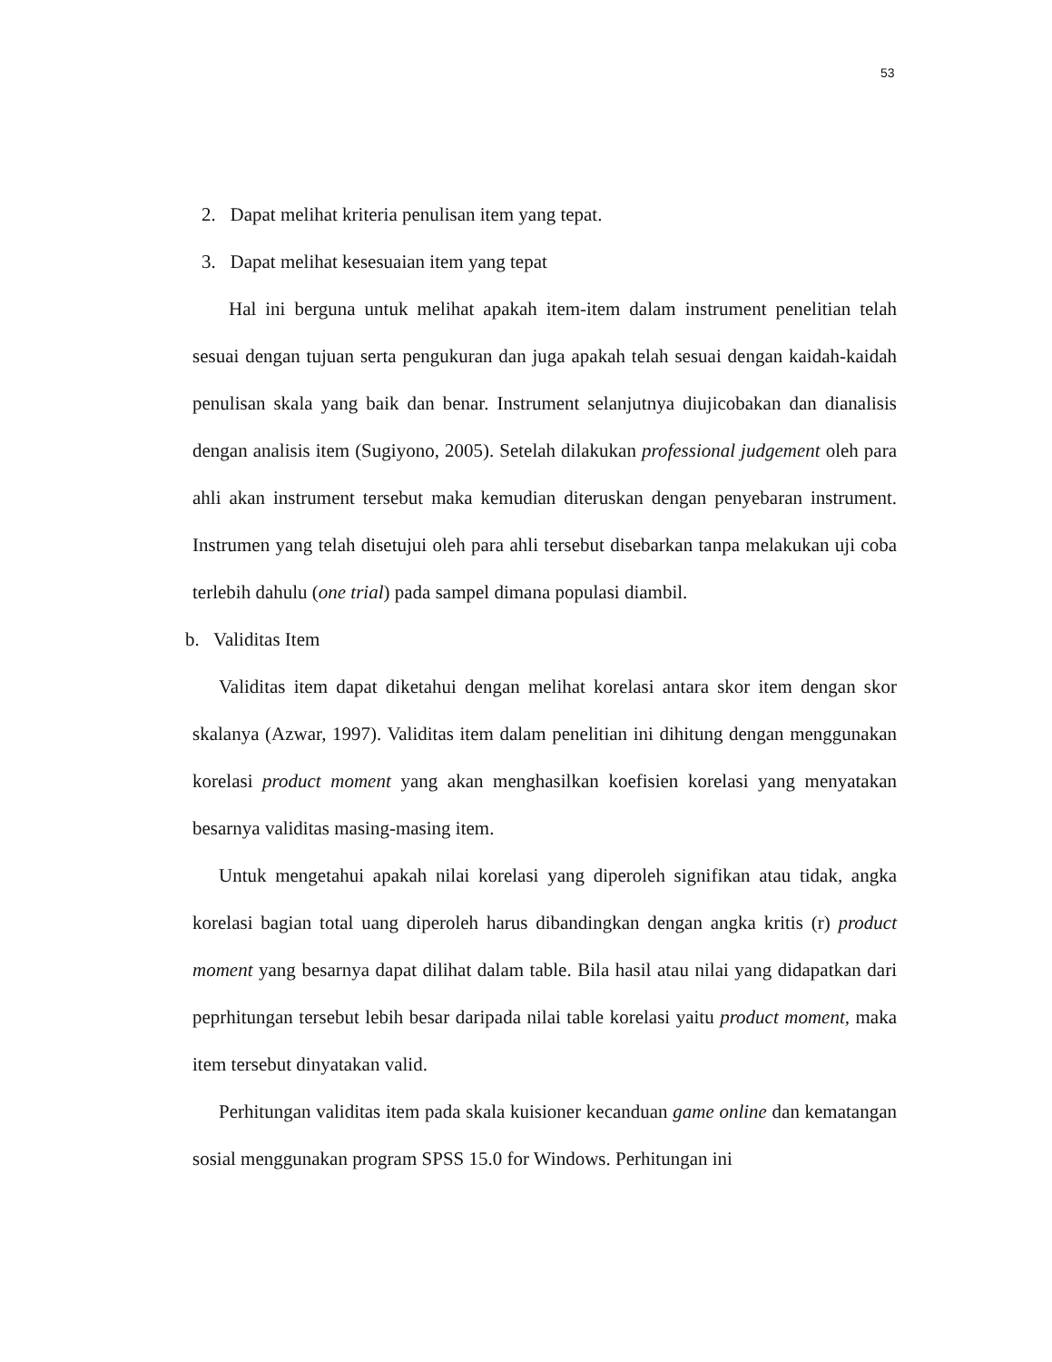53
2. Dapat melihat kriteria penulisan item yang tepat.
3. Dapat melihat kesesuaian item yang tepat
Hal ini berguna untuk melihat apakah item-item dalam instrument penelitian telah sesuai dengan tujuan serta pengukuran dan juga apakah telah sesuai dengan kaidah-kaidah penulisan skala yang baik dan benar. Instrument selanjutnya diujicobakan dan dianalisis dengan analisis item (Sugiyono, 2005). Setelah dilakukan professional judgement oleh para ahli akan instrument tersebut maka kemudian diteruskan dengan penyebaran instrument. Instrumen yang telah disetujui oleh para ahli tersebut disebarkan tanpa melakukan uji coba terlebih dahulu (one trial) pada sampel dimana populasi diambil.
b. Validitas Item
Validitas item dapat diketahui dengan melihat korelasi antara skor item dengan skor skalanya (Azwar, 1997). Validitas item dalam penelitian ini dihitung dengan menggunakan korelasi product moment yang akan menghasilkan koefisien korelasi yang menyatakan besarnya validitas masing-masing item.
Untuk mengetahui apakah nilai korelasi yang diperoleh signifikan atau tidak, angka korelasi bagian total uang diperoleh harus dibandingkan dengan angka kritis (r) product moment yang besarnya dapat dilihat dalam table. Bila hasil atau nilai yang didapatkan dari peprhitungan tersebut lebih besar daripada nilai table korelasi yaitu product moment, maka item tersebut dinyatakan valid.
Perhitungan validitas item pada skala kuisioner kecanduan game online dan kematangan sosial menggunakan program SPSS 15.0 for Windows. Perhitungan ini